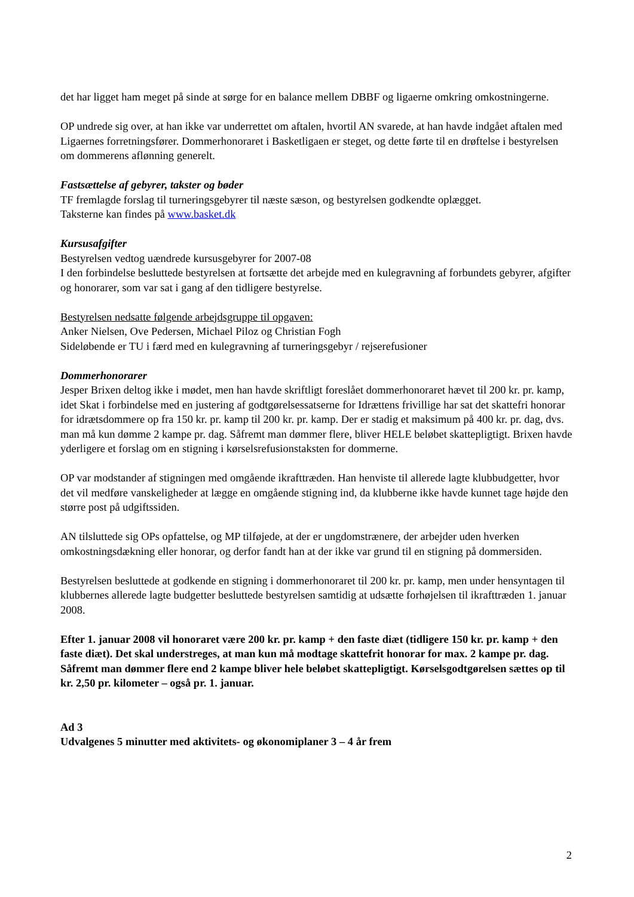det har ligget ham meget på sinde at sørge for en balance mellem DBBF og ligaerne omkring omkostningerne.
OP undrede sig over, at han ikke var underrettet om aftalen, hvortil AN svarede, at han havde indgået aftalen med Ligaernes forretningsfører. Dommerhonoraret i Basketligaen er steget, og dette førte til en drøftelse i bestyrelsen om dommerens aflønning generelt.
Fastsættelse af gebyrer, takster og bøder
TF fremlagde forslag til turneringsgebyrer til næste sæson, og bestyrelsen godkendte oplægget.
Taksterne kan findes på www.basket.dk
Kursusafgifter
Bestyrelsen vedtog uændrede kursusgebyrer for 2007-08
I den forbindelse besluttede bestyrelsen at fortsætte det arbejde med en kulegravning af forbundets gebyrer, afgifter og honorarer, som var sat i gang af den tidligere bestyrelse.
Bestyrelsen nedsatte følgende arbejdsgruppe til opgaven:
Anker Nielsen, Ove Pedersen, Michael Piloz og Christian Fogh
Sideløbende er TU i færd med en kulegravning af turneringsgebyr / rejserefusioner
Dommerhonorarer
Jesper Brixen deltog ikke i mødet, men han havde skriftligt foreslået dommerhonoraret hævet til 200 kr. pr. kamp, idet Skat i forbindelse med en justering af godtgørelsessatserne for Idrættens frivillige har sat det skattefri honorar for idrætsdommere op fra 150 kr. pr. kamp til 200 kr. pr. kamp. Der er stadig et maksimum på 400 kr. pr. dag, dvs. man må kun dømme 2 kampe pr. dag. Såfremt man dømmer flere, bliver HELE beløbet skattepligtigt. Brixen havde yderligere et forslag om en stigning i kørselsrefusionstaksten for dommerne.
OP var modstander af stigningen med omgående ikrafttræden. Han henviste til allerede lagte klubbudgetter, hvor det vil medføre vanskeligheder at lægge en omgående stigning ind, da klubberne ikke havde kunnet tage højde den større post på udgiftssiden.
AN tilsluttede sig OPs opfattelse, og MP tilføjede, at der er ungdomstrænere, der arbejder uden hverken omkostningsdækning eller honorar, og derfor fandt han at der ikke var grund til en stigning på dommersiden.
Bestyrelsen besluttede at godkende en stigning i dommerhonoraret til 200 kr. pr. kamp, men under hensyntagen til klubbernes allerede lagte budgetter besluttede bestyrelsen samtidig at udsætte forhøjelsen til ikrafttræden 1. januar 2008.
Efter 1. januar 2008 vil honoraret være 200 kr. pr. kamp + den faste diæt (tidligere 150 kr. pr. kamp + den faste diæt). Det skal understreges, at man kun må modtage skattefrit honorar for max. 2 kampe pr. dag. Såfremt man dømmer flere end 2 kampe bliver hele beløbet skattepligtigt. Kørselsgodtgørelsen sættes op til kr. 2,50 pr. kilometer – også pr. 1. januar.
Ad 3
Udvalgenes 5 minutter med aktivitets- og økonomiplaner 3 – 4 år frem
2